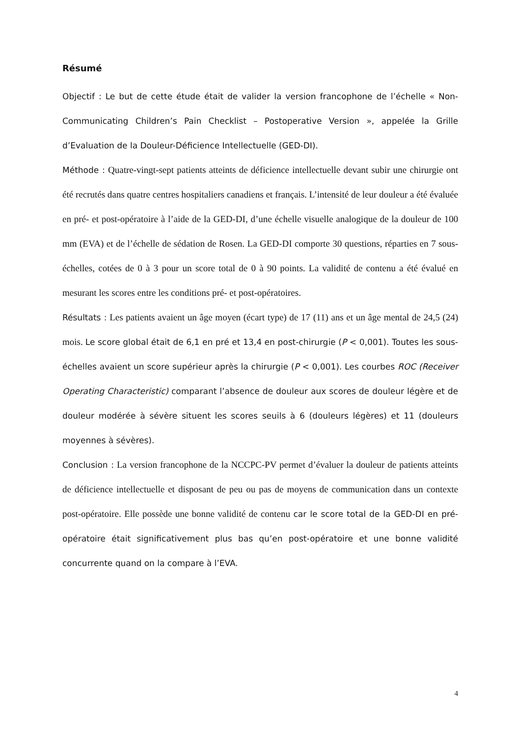Résumé
Objectif : Le but de cette étude était de valider la version francophone de l’échelle « Non-Communicating Children’s Pain Checklist – Postoperative Version », appelée la Grille d’Evaluation de la Douleur-Déficience Intellectuelle (GED-DI).
Méthode : Quatre-vingt-sept patients atteints de déficience intellectuelle devant subir une chirurgie ont été recrutés dans quatre centres hospitaliers canadiens et français. L’intensité de leur douleur a été évaluée en pré- et post-opératoire à l’aide de la GED-DI, d’une échelle visuelle analogique de la douleur de 100 mm (EVA) et de l’échelle de sédation de Rosen. La GED-DI comporte 30 questions, réparties en 7 sous-échelles, cotées de 0 à 3 pour un score total de 0 à 90 points. La validité de contenu a été évalué en mesurant les scores entre les conditions pré- et post-opératoires.
Résultats : Les patients avaient un âge moyen (écart type) de 17 (11) ans et un âge mental de 24,5 (24) mois. Le score global était de 6,1 en pré et 13,4 en post-chirurgie (P < 0,001). Toutes les sous-échelles avaient un score supérieur après la chirurgie (P < 0,001). Les courbes ROC (Receiver Operating Characteristic) comparant l’absence de douleur aux scores de douleur légère et de douleur modérée à sévère situent les scores seuils à 6 (douleurs légères) et 11 (douleurs moyennes à sévères).
Conclusion : La version francophone de la NCCPC-PV permet d’évaluer la douleur de patients atteints de déficience intellectuelle et disposant de peu ou pas de moyens de communication dans un contexte post-opératoire. Elle possède une bonne validité de contenu car le score total de la GED-DI en pré-opératoire était significativement plus bas qu’en post-opératoire et une bonne validité concurrente quand on la compare à l’EVA.
4